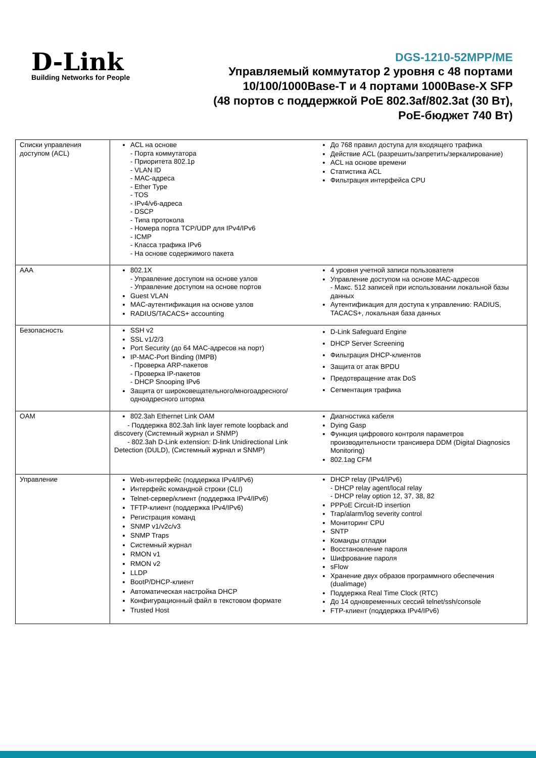D-Link
Building Networks for People
DGS-1210-52MPP/ME
Управляемый коммутатор 2 уровня с 48 портами
10/100/1000Base-T и 4 портами 1000Base-X SFP
(48 портов с поддержкой PoE 802.3af/802.3at (30 Вт),
PoE-бюджет 740 Вт)
| Списки управления доступом (ACL) | ACL на основе - Порта коммутатора - Приоритета 802.1p - VLAN ID - MAC-адреса - Ether Type - TOS - IPv4/v6-адреса - DSCP - Типа протокола - Номера порта TCP/UDP для IPv4/IPv6 - ICMP - Класса трафика IPv6 - На основе содержимого пакета | До 768 правил доступа для входящего трафика Действие ACL (разрешить/запретить/зеркалирование) ACL на основе времени Статистика ACL Фильтрация интерфейса CPU |
| AAA | 802.1X - Управление доступом на основе узлов - Управление доступом на основе портов Guest VLAN MAC-аутентификация на основе узлов RADIUS/TACACS+ accounting | 4 уровня учетной записи пользователя Управление доступом на основе MAC-адресов - Макс. 512 записей при использовании локальной базы данных Аутентификация для доступа к управлению: RADIUS, TACACS+, локальная база данных |
| Безопасность | SSH v2 SSL v1/2/3 Port Security (до 64 MAC-адресов на порт) IP-MAC-Port Binding (IMPB) - Проверка ARP-пакетов - Проверка IP-пакетов - DHCP Snooping IPv6 Защита от широковещательного/многоадресного/ одноадресного шторма | D-Link Safeguard Engine DHCP Server Screening Фильтрация DHCP-клиентов Защита от атак BPDU Предотвращение атак DoS Сегментация трафика |
| OAM | 802.3ah Ethernet Link OAM - Поддержка 802.3ah link layer remote loopback and discovery (Системный журнал и SNMP) - 802.3ah D-Link extension: D-link Unidirectional Link Detection (DULD), (Системный журнал и SNMP) | Диагностика кабеля Dying Gasp Функция цифрового контроля параметров производительности трансивера DDM (Digital Diagnosics Monitoring) 802.1ag CFM |
| Управление | Web-интерфейс (поддержка IPv4/IPv6) Интерфейс командной строки (CLI) Telnet-сервер/клиент (поддержка IPv4/IPv6) TFTP-клиент (поддержка IPv4/IPv6) Регистрация команд SNMP v1/v2c/v3 SNMP Traps Системный журнал RMON v1 RMON v2 LLDP BootP/DHCP-клиент Автоматическая настройка DHCP Конфигурационный файл в текстовом формате Trusted Host | DHCP relay (IPv4/IPv6) - DHCP relay agent/local relay - DHCP relay option 12, 37, 38, 82 PPPoE Circuit-ID insertion Trap/alarm/log severity control Мониторинг CPU SNTP Команды отладки Восстановление пароля Шифрование пароля sFlow Хранение двух образов программного обеспечения (dualimage) Поддержка Real Time Clock (RTC) До 14 одновременных сессий telnet/ssh/console FTP-клиент (поддержка IPv4/IPv6) |